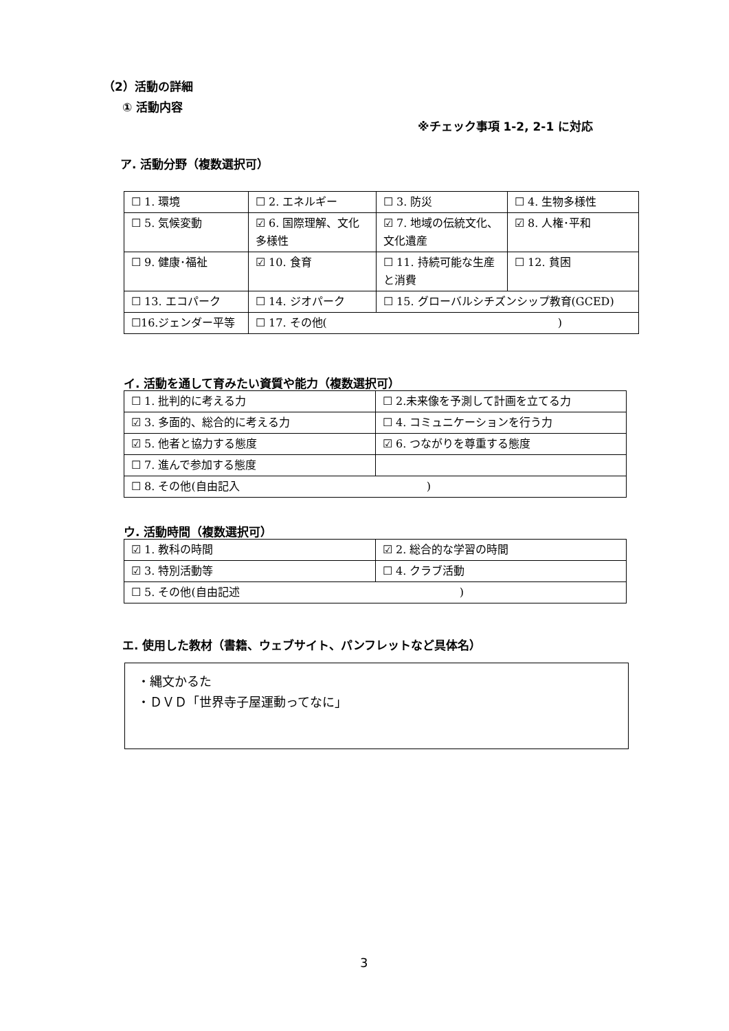（2）活動の詳細
① 活動内容
※チェック事項 1-2, 2-1 に対応
ア. 活動分野（複数選択可）
| ☐ 1. 環境 | ☐ 2. エネルギー | ☐ 3. 防災 | ☐ 4. 生物多様性 |
| ☐ 5. 気候変動 | ☑ 6. 国際理解、文化多様性 | ☑ 7. 地域の伝統文化、文化遺産 | ☑ 8. 人権･平和 |
| ☐ 9. 健康･福祉 | ☑ 10. 食育 | ☐ 11. 持続可能な生産と消費 | ☐ 12. 貧困 |
| ☐ 13. エコパーク | ☐ 14. ジオパーク | ☐ 15. グローバルシチズンシップ教育(GCED) | |
| ☐16.ジェンダー平等 | ☐ 17. その他( ) | | |
イ. 活動を通して育みたい資質や能力（複数選択可）
| ☐ 1. 批判的に考える力 | ☐ 2.未来像を予測して計画を立てる力 |
| ☑ 3. 多面的、総合的に考える力 | ☐ 4. コミュニケーションを行う力 |
| ☑ 5. 他者と協力する態度 | ☑ 6. つながりを尊重する態度 |
| ☐ 7. 進んで参加する態度 | |
| ☐ 8. その他(自由記入 ) | |
ウ. 活動時間（複数選択可）
| ☑ 1. 教科の時間 | ☑ 2. 総合的な学習の時間 |
| ☑ 3. 特別活動等 | ☐ 4. クラブ活動 |
| ☐ 5. その他(自由記述 ) | |
エ. 使用した教材（書籍、ウェブサイト、パンフレットなど具体名）
・縄文かるた
・ＤＶＤ「世界寺子屋運動ってなに」
3